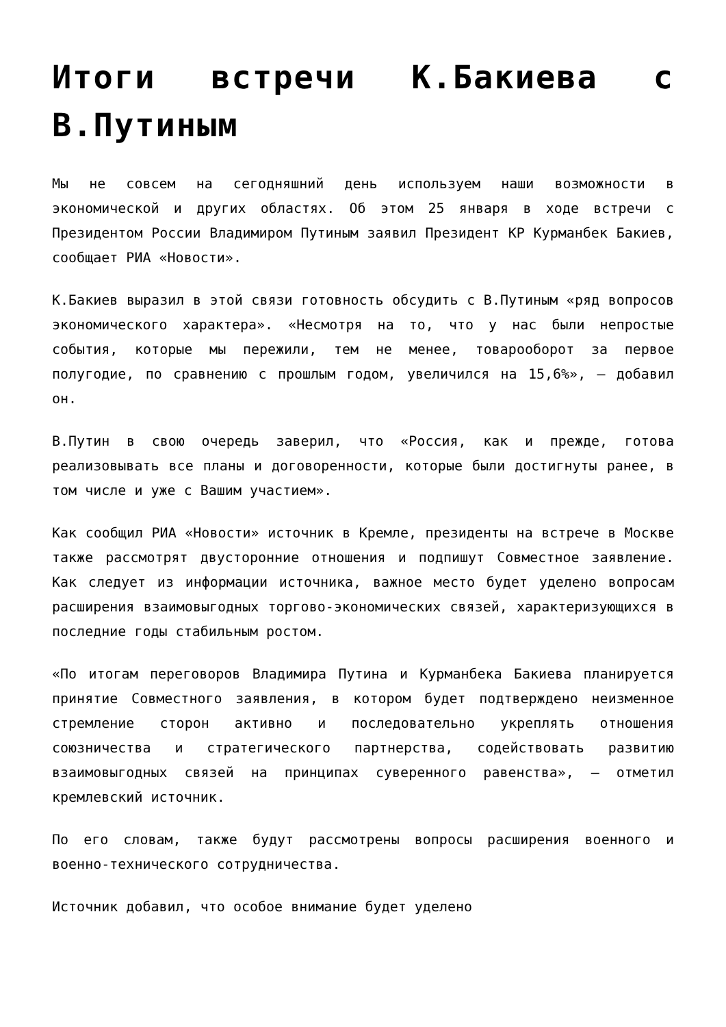Итоги встречи К.Бакиева с В.Путиным
Мы не совсем на сегодняшний день используем наши возможности в экономической и других областях. Об этом 25 января в ходе встречи с Президентом России Владимиром Путиным заявил Президент КР Курманбек Бакиев, сообщает РИА «Новости».
К.Бакиев выразил в этой связи готовность обсудить с В.Путиным «ряд вопросов экономического характера». «Несмотря на то, что у нас были непростые события, которые мы пережили, тем не менее, товарооборот за первое полугодие, по сравнению с прошлым годом, увеличился на 15,6%», — добавил он.
В.Путин в свою очередь заверил, что «Россия, как и прежде, готова реализовывать все планы и договоренности, которые были достигнуты ранее, в том числе и уже с Вашим участием».
Как сообщил РИА «Новости» источник в Кремле, президенты на встрече в Москве также рассмотрят двусторонние отношения и подпишут Совместное заявление. Как следует из информации источника, важное место будет уделено вопросам расширения взаимовыгодных торгово-экономических связей, характеризующихся в последние годы стабильным ростом.
«По итогам переговоров Владимира Путина и Курманбека Бакиева планируется принятие Совместного заявления, в котором будет подтверждено неизменное стремление сторон активно и последовательно укреплять отношения союзничества и стратегического партнерства, содействовать развитию взаимовыгодных связей на принципах суверенного равенства», — отметил кремлевский источник.
По его словам, также будут рассмотрены вопросы расширения военного и военно-технического сотрудничества.
Источник добавил, что особое внимание будет уделено